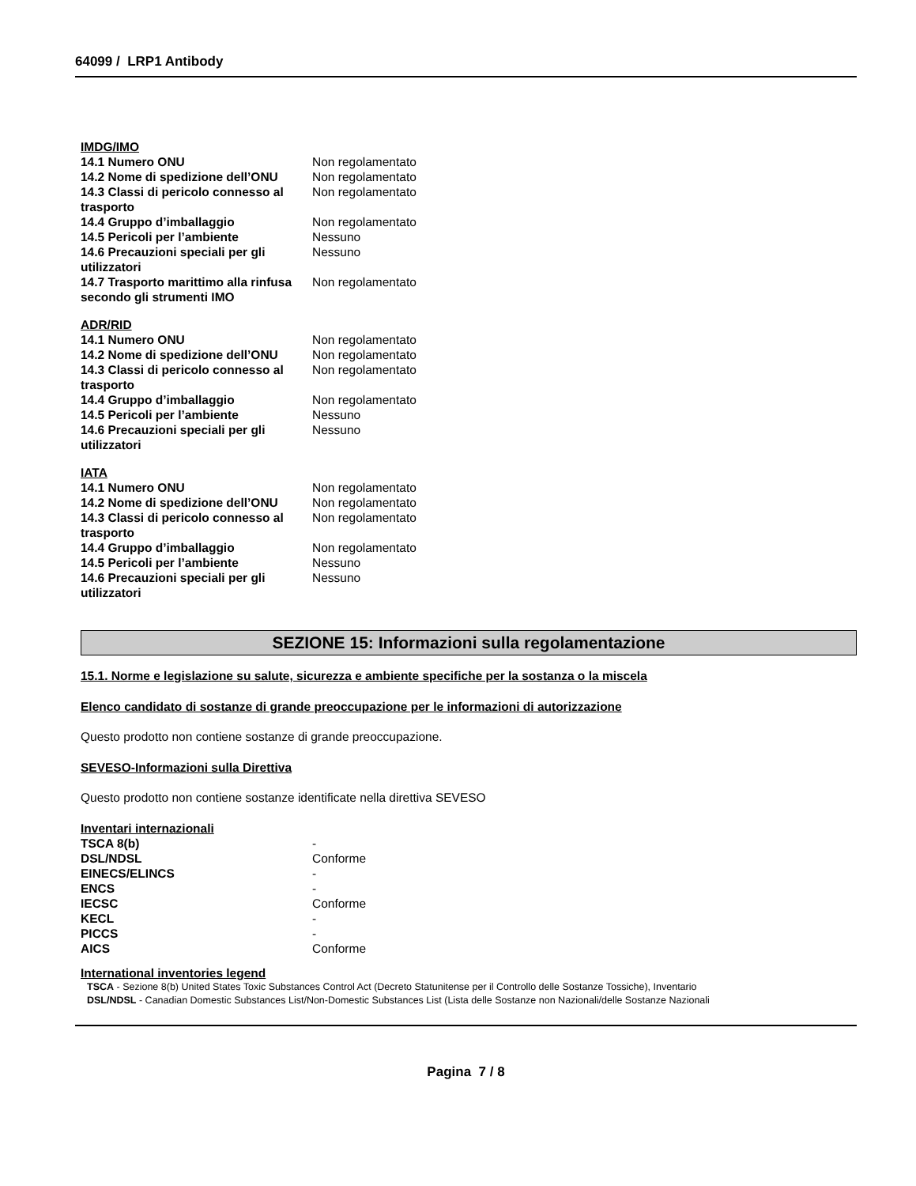64099 / LRP1 Antibody
IMDG/IMO
| 14.1 Numero ONU | Non regolamentato |
| 14.2 Nome di spedizione dell’ONU | Non regolamentato |
| 14.3 Classi di pericolo connesso al trasporto | Non regolamentato |
| 14.4 Gruppo d’imballaggio | Non regolamentato |
| 14.5 Pericoli per l’ambiente | Nessuno |
| 14.6 Precauzioni speciali per gli utilizzatori | Nessuno |
| 14.7 Trasporto marittimo alla rinfusa secondo gli strumenti IMO | Non regolamentato |
ADR/RID
| 14.1 Numero ONU | Non regolamentato |
| 14.2 Nome di spedizione dell’ONU | Non regolamentato |
| 14.3 Classi di pericolo connesso al trasporto | Non regolamentato |
| 14.4 Gruppo d’imballaggio | Non regolamentato |
| 14.5 Pericoli per l’ambiente | Nessuno |
| 14.6 Precauzioni speciali per gli utilizzatori | Nessuno |
IATA
| 14.1 Numero ONU | Non regolamentato |
| 14.2 Nome di spedizione dell’ONU | Non regolamentato |
| 14.3 Classi di pericolo connesso al trasporto | Non regolamentato |
| 14.4 Gruppo d’imballaggio | Non regolamentato |
| 14.5 Pericoli per l’ambiente | Nessuno |
| 14.6 Precauzioni speciali per gli utilizzatori | Nessuno |
SEZIONE 15: Informazioni sulla regolamentazione
15.1. Norme e legislazione su salute, sicurezza e ambiente specifiche per la sostanza o la miscela
Elenco candidato di sostanze di grande preoccupazione per le informazioni di autorizzazione
Questo prodotto non contiene sostanze di grande preoccupazione.
SEVESO-Informazioni sulla Direttiva
Questo prodotto non contiene sostanze identificate nella direttiva SEVESO
Inventari internazionali
| TSCA 8(b) | - |
| DSL/NDSL | Conforme |
| EINECS/ELINCS | - |
| ENCS | - |
| IECSC | Conforme |
| KECL | - |
| PICCS | - |
| AICS | Conforme |
International inventories legend
TSCA - Sezione 8(b) United States Toxic Substances Control Act (Decreto Statunitense per il Controllo delle Sostanze Tossiche), Inventario
DSL/NDSL - Canadian Domestic Substances List/Non-Domestic Substances List (Lista delle Sostanze non Nazionali/delle Sostanze Nazionali
Pagina 7 / 8